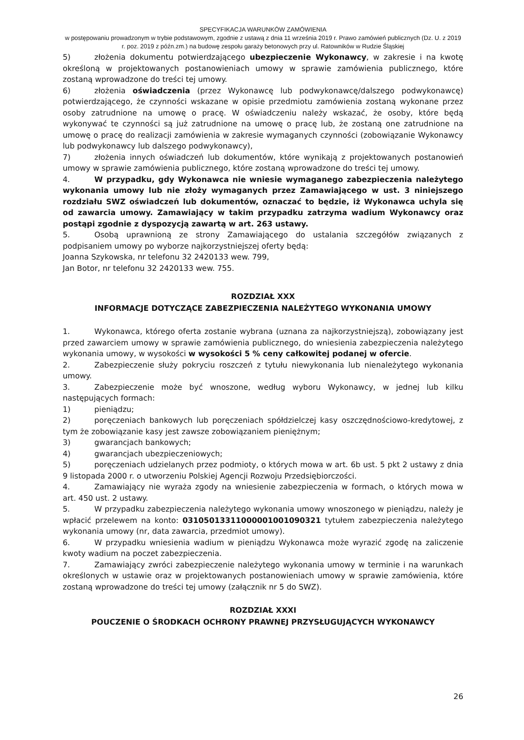SPECYFIKACJA WARUNKÓW ZAMÓWIENIA
w postępowaniu prowadzonym w trybie podstawowym, zgodnie z ustawą z dnia 11 września 2019 r. Prawo zamówień publicznych (Dz. U. z 2019 r. poz. 2019 z późn.zm.) na budowę zespołu garaży betonowych przy ul. Ratowników w Rudzie Śląskiej
5) złożenia dokumentu potwierdzającego ubezpieczenie Wykonawcy, w zakresie i na kwotę określoną w projektowanych postanowieniach umowy w sprawie zamówienia publicznego, które zostaną wprowadzone do treści tej umowy.
6) złożenia oświadczenia (przez Wykonawcę lub podwykonawcę/dalszego podwykonawcę) potwierdzającego, że czynności wskazane w opisie przedmiotu zamówienia zostaną wykonane przez osoby zatrudnione na umowę o pracę. W oświadczeniu należy wskazać, że osoby, które będą wykonywać te czynności są już zatrudnione na umowę o pracę lub, że zostaną one zatrudnione na umowę o pracę do realizacji zamówienia w zakresie wymaganych czynności (zobowiązanie Wykonawcy lub podwykonawcy lub dalszego podwykonawcy),
7) złożenia innych oświadczeń lub dokumentów, które wynikają z projektowanych postanowień umowy w sprawie zamówienia publicznego, które zostaną wprowadzone do treści tej umowy.
4. W przypadku, gdy Wykonawca nie wniesie wymaganego zabezpieczenia należytego wykonania umowy lub nie złoży wymaganych przez Zamawiającego w ust. 3 niniejszego rozdziału SWZ oświadczeń lub dokumentów, oznaczać to będzie, iż Wykonawca uchyla się od zawarcia umowy. Zamawiający w takim przypadku zatrzyma wadium Wykonawcy oraz postąpi zgodnie z dyspozycją zawartą w art. 263 ustawy.
5. Osobą uprawnioną ze strony Zamawiającego do ustalania szczegółów związanych z podpisaniem umowy po wyborze najkorzystniejszej oferty będą:
Joanna Szykowska, nr telefonu 32 2420133 wew. 799,
Jan Botor, nr telefonu 32 2420133 wew. 755.
ROZDZIAŁ XXX
INFORMACJE DOTYCZĄCE ZABEZPIECZENIA NALEŻYTEGO WYKONANIA UMOWY
1. Wykonawca, którego oferta zostanie wybrana (uznana za najkorzystniejszą), zobowiązany jest przed zawarciem umowy w sprawie zamówienia publicznego, do wniesienia zabezpieczenia należytego wykonania umowy, w wysokości w wysokości 5 % ceny całkowitej podanej w ofercie.
2. Zabezpieczenie służy pokryciu roszczeń z tytułu niewykonania lub nienależytego wykonania umowy.
3. Zabezpieczenie może być wnoszone, według wyboru Wykonawcy, w jednej lub kilku następujących formach:
1) pieniądzu;
2) poręczeniach bankowych lub poręczeniach spółdzielczej kasy oszczędnościowo-kredytowej, z tym że zobowiązanie kasy jest zawsze zobowiązaniem pieniężnym;
3) gwarancjach bankowych;
4) gwarancjach ubezpieczeniowych;
5) poręczeniach udzielanych przez podmioty, o których mowa w art. 6b ust. 5 pkt 2 ustawy z dnia 9 listopada 2000 r. o utworzeniu Polskiej Agencji Rozwoju Przedsiębiorczości.
4. Zamawiający nie wyraża zgody na wniesienie zabezpieczenia w formach, o których mowa w art. 450 ust. 2 ustawy.
5. W przypadku zabezpieczenia należytego wykonania umowy wnoszonego w pieniądzu, należy je wpłacić przelewem na konto: 03105013311000001001090321 tytułem zabezpieczenia należytego wykonania umowy (nr, data zawarcia, przedmiot umowy).
6. W przypadku wniesienia wadium w pieniądzu Wykonawca może wyrazić zgodę na zaliczenie kwoty wadium na poczet zabezpieczenia.
7. Zamawiający zwróci zabezpieczenie należytego wykonania umowy w terminie i na warunkach określonych w ustawie oraz w projektowanych postanowieniach umowy w sprawie zamówienia, które zostaną wprowadzone do treści tej umowy (załącznik nr 5 do SWZ).
ROZDZIAŁ XXXI
POUCZENIE O ŚRODKACH OCHRONY PRAWNEJ PRZYSŁUGUJĄCYCH WYKONAWCY
26